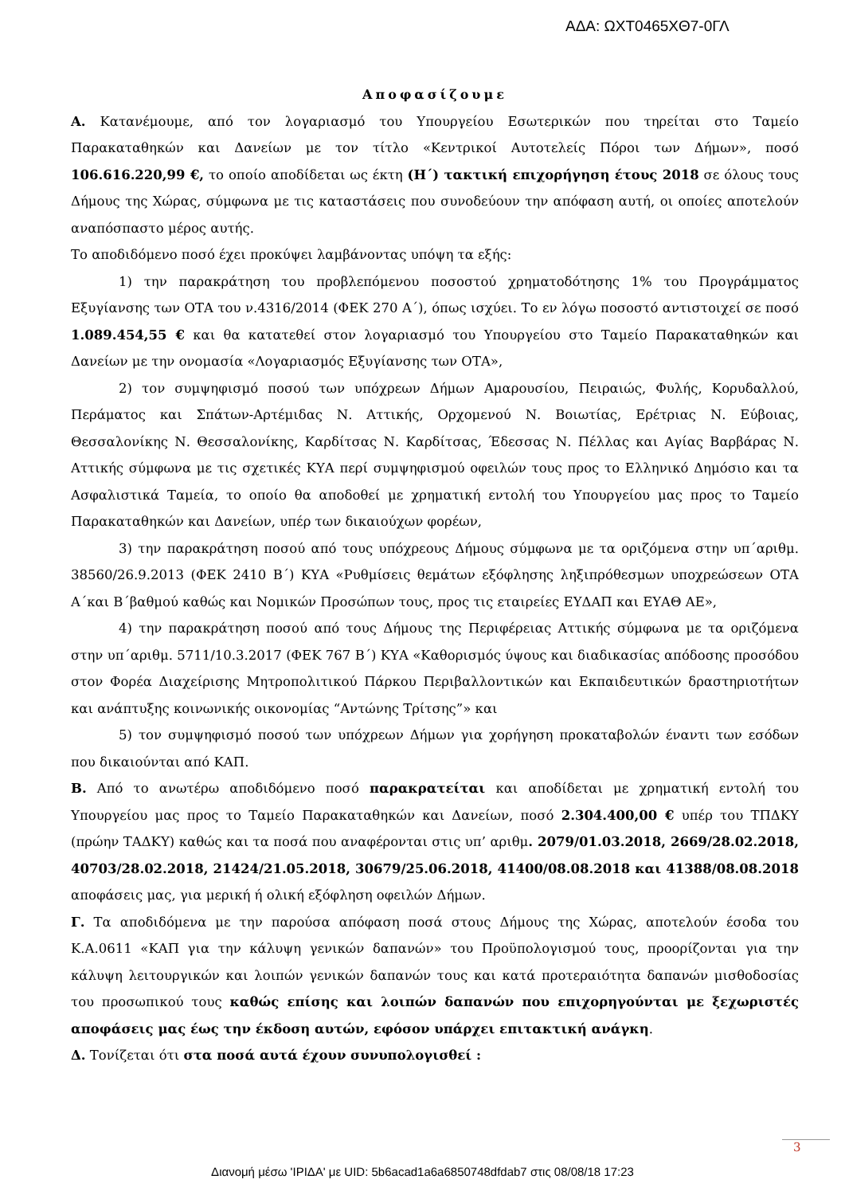ΑΔΑ: ΩΧΤ0465ΧΘ7-0ΓΛ
Αποφασίζουμε
Α. Κατανέμουμε, από τον λογαριασμό του Υπουργείου Εσωτερικών που τηρείται στο Ταμείο Παρακαταθηκών και Δανείων με τον τίτλο «Κεντρικοί Αυτοτελείς Πόροι των Δήμων», ποσό 106.616.220,99 €, το οποίο αποδίδεται ως έκτη (Η΄) τακτική επιχορήγηση έτους 2018 σε όλους τους Δήμους της Χώρας, σύμφωνα με τις καταστάσεις που συνοδεύουν την απόφαση αυτή, οι οποίες αποτελούν αναπόσπαστο μέρος αυτής.
Το αποδιδόμενο ποσό έχει προκύψει λαμβάνοντας υπόψη τα εξής:
1) την παρακράτηση του προβλεπόμενου ποσοστού χρηματοδότησης 1% του Προγράμματος Εξυγίανσης των ΟΤΑ του ν.4316/2014 (ΦΕΚ 270 Α΄), όπως ισχύει. Το εν λόγω ποσοστό αντιστοιχεί σε ποσό 1.089.454,55 € και θα κατατεθεί στον λογαριασμό του Υπουργείου στο Ταμείο Παρακαταθηκών και Δανείων με την ονομασία «Λογαριασμός Εξυγίανσης των ΟΤΑ»,
2) τον συμψηφισμό ποσού των υπόχρεων Δήμων Αμαρουσίου, Πειραιώς, Φυλής, Κορυδαλλού, Περάματος και Σπάτων-Αρτέμιδας Ν. Αττικής, Ορχομενού Ν. Βοιωτίας, Ερέτριας Ν. Εύβοιας, Θεσσαλονίκης Ν. Θεσσαλονίκης, Καρδίτσας Ν. Καρδίτσας, Έδεσσας Ν. Πέλλας και Αγίας Βαρβάρας Ν. Αττικής σύμφωνα με τις σχετικές ΚΥΑ περί συμψηφισμού οφειλών τους προς το Ελληνικό Δημόσιο και τα Ασφαλιστικά Ταμεία, το οποίο θα αποδοθεί με χρηματική εντολή του Υπουργείου μας προς το Ταμείο Παρακαταθηκών και Δανείων, υπέρ των δικαιούχων φορέων,
3) την παρακράτηση ποσού από τους υπόχρεους Δήμους σύμφωνα με τα οριζόμενα στην υπ΄αριθμ. 38560/26.9.2013 (ΦΕΚ 2410 Β΄) ΚΥΑ «Ρυθμίσεις θεμάτων εξόφλησης ληξιπρόθεσμων υποχρεώσεων ΟΤΑ Α΄και Β΄βαθμού καθώς και Νομικών Προσώπων τους, προς τις εταιρείες ΕΥΔΑΠ και ΕΥΑΘ ΑΕ»,
4) την παρακράτηση ποσού από τους Δήμους της Περιφέρειας Αττικής σύμφωνα με τα οριζόμενα στην υπ΄αριθμ. 5711/10.3.2017 (ΦΕΚ 767 Β΄) ΚΥΑ «Καθορισμός ύψους και διαδικασίας απόδοσης προσόδου στον Φορέα Διαχείρισης Μητροπολιτικού Πάρκου Περιβαλλοντικών και Εκπαιδευτικών δραστηριοτήτων και ανάπτυξης κοινωνικής οικονομίας “Αντώνης Τρίτσης”» και
5) τον συμψηφισμό ποσού των υπόχρεων Δήμων για χορήγηση προκαταβολών έναντι των εσόδων που δικαιούνται από ΚΑΠ.
Β. Από το ανωτέρω αποδιδόμενο ποσό παρακρατείται και αποδίδεται με χρηματική εντολή του Υπουργείου μας προς το Ταμείο Παρακαταθηκών και Δανείων, ποσό 2.304.400,00 € υπέρ του ΤΠΔΚΥ (πρώην ΤΑΔΚΥ) καθώς και τα ποσά που αναφέρονται στις υπ’ αριθμ. 2079/01.03.2018, 2669/28.02.2018, 40703/28.02.2018, 21424/21.05.2018, 30679/25.06.2018, 41400/08.08.2018 και 41388/08.08.2018 αποφάσεις μας, για μερική ή ολική εξόφληση οφειλών Δήμων.
Γ. Τα αποδιδόμενα με την παρούσα απόφαση ποσά στους Δήμους της Χώρας, αποτελούν έσοδα του Κ.Α.0611 «ΚΑΠ για την κάλυψη γενικών δαπανών» του Προϋπολογισμού τους, προορίζονται για την κάλυψη λειτουργικών και λοιπών γενικών δαπανών τους και κατά προτεραιότητα δαπανών μισθοδοσίας του προσωπικού τους καθώς επίσης και λοιπών δαπανών που επιχορηγούνται με ξεχωριστές αποφάσεις μας έως την έκδοση αυτών, εφόσον υπάρχει επιτακτική ανάγκη.
Δ. Τονίζεται ότι στα ποσά αυτά έχουν συνυπολογισθεί :
3
Διανομή μέσω 'ΙΡΙΔΑ' με UID: 5b6acad1a6a6850748dfdab7 στις 08/08/18 17:23